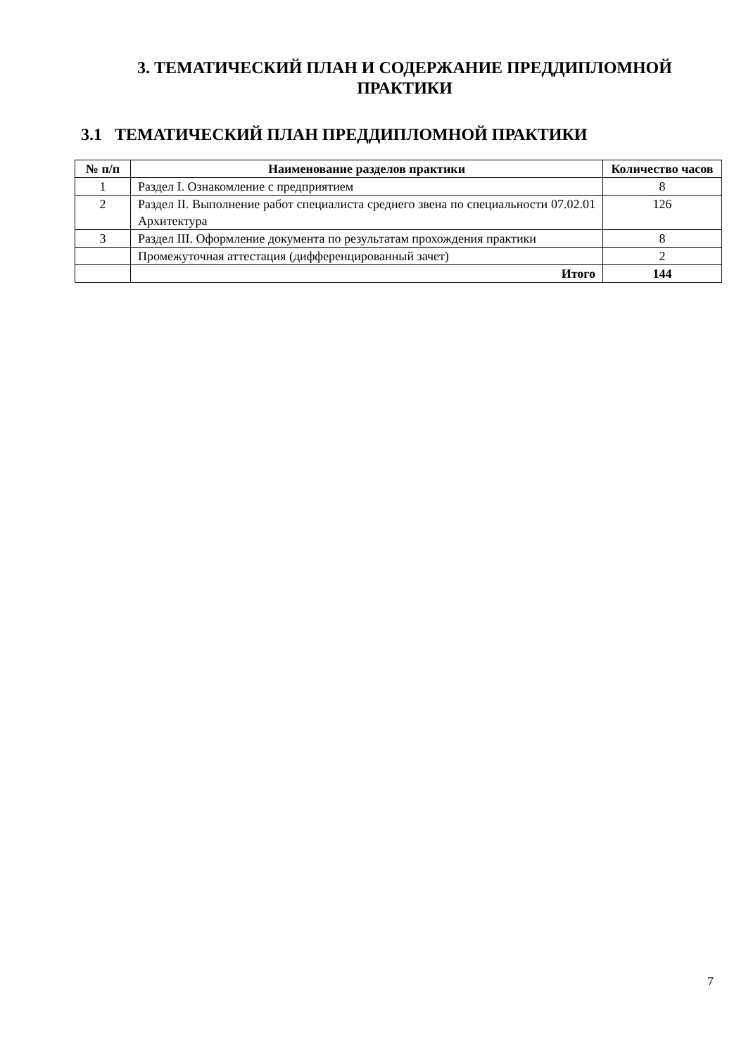3. ТЕМАТИЧЕСКИЙ ПЛАН И СОДЕРЖАНИЕ ПРЕДДИПЛОМНОЙ ПРАКТИКИ
3.1 ТЕМАТИЧЕСКИЙ ПЛАН ПРЕДДИПЛОМНОЙ ПРАКТИКИ
| № п/п | Наименование разделов практики | Количество часов |
| --- | --- | --- |
| 1 | Раздел I. Ознакомление с предприятием | 8 |
| 2 | Раздел II. Выполнение работ специалиста среднего звена по специальности 07.02.01 Архитектура | 126 |
| 3 | Раздел III. Оформление документа по результатам прохождения практики | 8 |
| | Промежуточная аттестация (дифференцированный зачет) | 2 |
| | Итого | 144 |
7